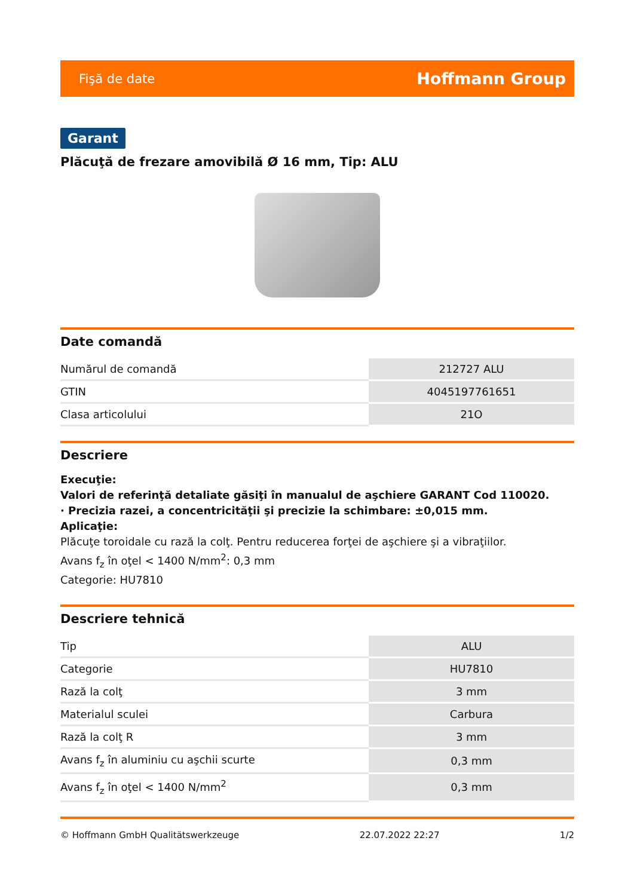Fişă de date Hoffmann Group
Garant
Plăcuţă de frezare amovibilă Ø 16 mm, Tip: ALU
Date comandă
| Numărul de comandă | 212727 ALU |
| GTIN | 4045197761651 |
| Clasa articolului | 21O |
Descriere
Execuţie:
Valori de referinţă detaliate găsiţi în manualul de aşchiere GARANT Cod 110020.
· Precizia razei, a concentricităţii şi precizie la schimbare: ±0,015 mm.
Aplicaţie:
Plăcuţe toroidale cu rază la colţ. Pentru reducerea forţei de aşchiere şi a vibraţiilor.
Avans f<sub>z</sub> în oţel < 1400 N/mm<sup>2</sup>: 0,3 mm
Categorie: HU7810
Descriere tehnică
| Tip | ALU |
| Categorie | HU7810 |
| Rază la colţ | 3 mm |
| Materialul sculei | Carbura |
| Rază la colţ R | 3 mm |
| Avans f<sub>z</sub> în aluminiu cu aşchii scurte | 0,3 mm |
| Avans f<sub>z</sub> în oţel < 1400 N/mm<sup>2</sup> | 0,3 mm |
© Hoffmann GmbH Qualitätswerkzeuge 22.07.2022 22:27 1/2